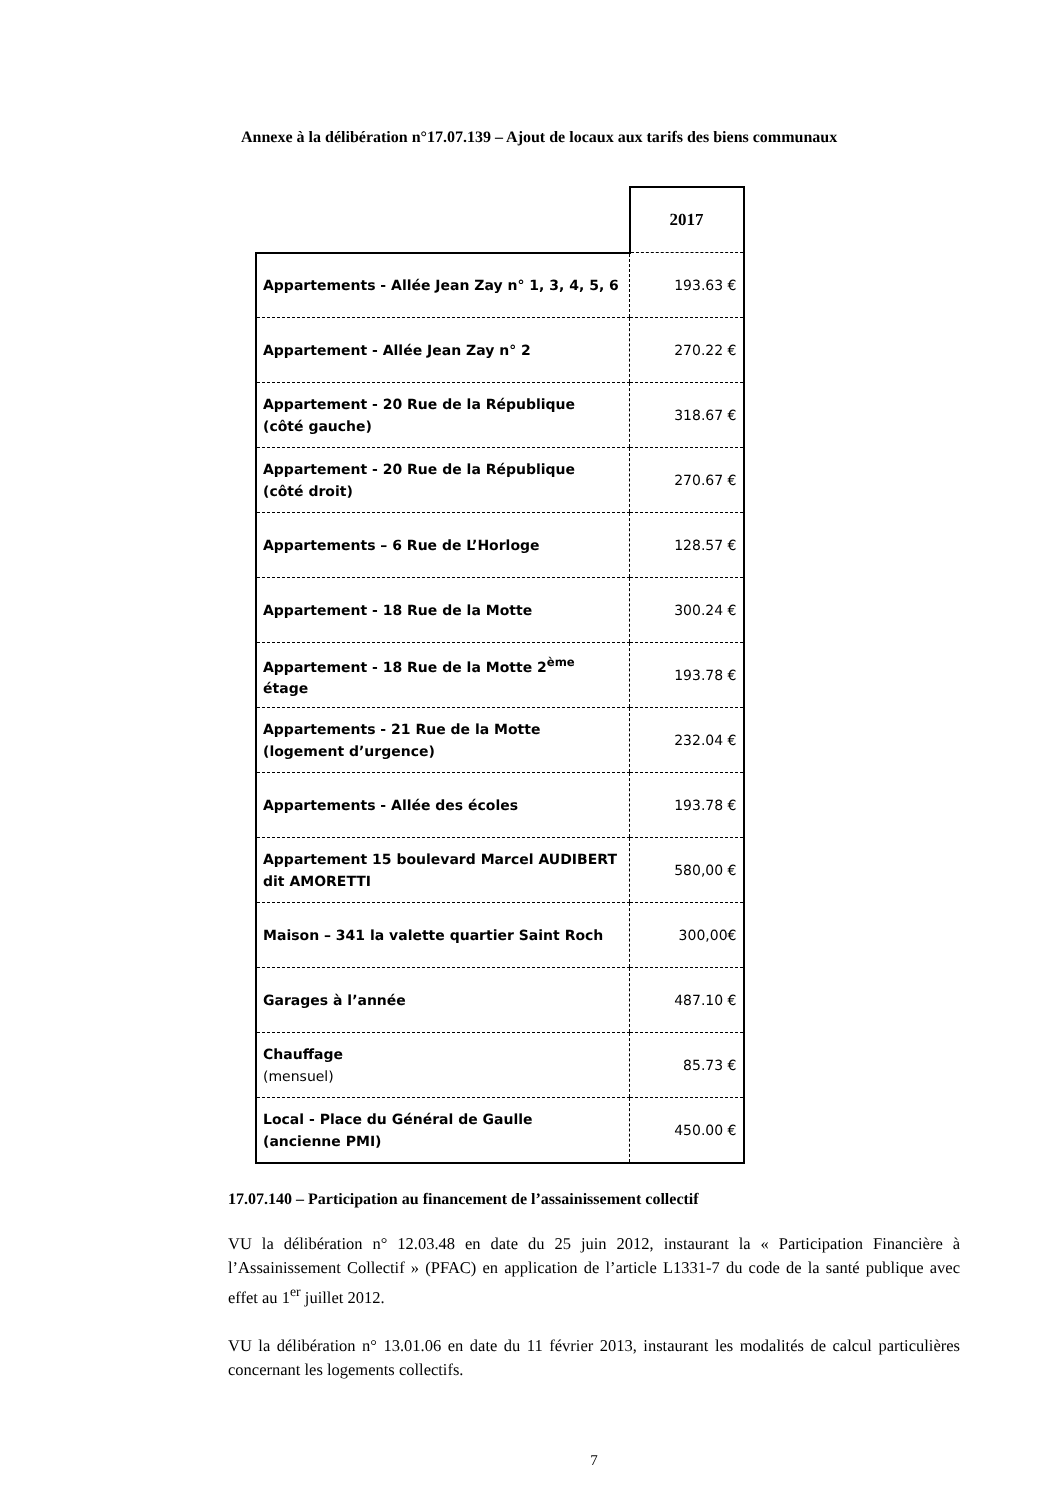Annexe à la délibération n°17.07.139 – Ajout de locaux aux tarifs des biens communaux
| | 2017 |
| Appartements - Allée Jean Zay n° 1, 3, 4, 5, 6 | 193.63 € |
| Appartement - Allée Jean Zay n° 2 | 270.22 € |
| Appartement - 20 Rue de la République (côté gauche) | 318.67 € |
| Appartement - 20 Rue de la République (côté droit) | 270.67 € |
| Appartements – 6 Rue de L’Horloge | 128.57 € |
| Appartement - 18 Rue de la Motte | 300.24 € |
| Appartement - 18 Rue de la Motte 2<sup>ème</sup> étage | 193.78 € |
| Appartements - 21 Rue de la Motte (logement d’urgence) | 232.04 € |
| Appartements - Allée des écoles | 193.78 € |
| Appartement 15 boulevard Marcel AUDIBERT dit AMORETTI | 580,00 € |
| Maison – 341 la valette quartier Saint Roch | 300,00€ |
| Garages à l’année | 487.10 € |
| Chauffage (mensuel) | 85.73 € |
| Local - Place du Général de Gaulle (ancienne PMI) | 450.00 € |
17.07.140 – Participation au financement de l’assainissement collectif
VU la délibération n° 12.03.48 en date du 25 juin 2012, instaurant la « Participation Financière à l’Assainissement Collectif » (PFAC) en application de l’article L1331-7 du code de la santé publique avec effet au 1<sup>er</sup> juillet 2012.
VU la délibération n° 13.01.06 en date du 11 février 2013, instaurant les modalités de calcul particulières concernant les logements collectifs.
7